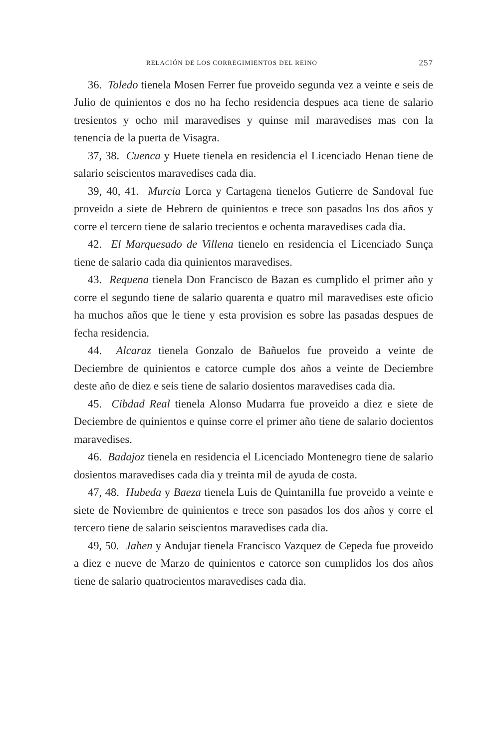RELACIÓN DE LOS CORREGIMIENTOS DEL REINO 257
36. Toledo tienela Mosen Ferrer fue proveido segunda vez a veinte e seis de Julio de quinientos e dos no ha fecho residencia despues aca tiene de salario tresientos y ocho mil maravedises y quinse mil maravedises mas con la tenencia de la puerta de Visagra.
37, 38. Cuenca y Huete tienela en residencia el Licenciado Henao tiene de salario seiscientos maravedises cada dia.
39, 40, 41. Murcia Lorca y Cartagena tienelos Gutierre de Sandoval fue proveido a siete de Hebrero de quinientos e trece son pasados los dos años y corre el tercero tiene de salario trecientos e ochenta maravedises cada dia.
42. El Marquesado de Villena tienelo en residencia el Licenciado Sunça tiene de salario cada dia quinientos maravedises.
43. Requena tienela Don Francisco de Bazan es cumplido el primer año y corre el segundo tiene de salario quarenta e quatro mil maravedises este oficio ha muchos años que le tiene y esta provision es sobre las pasadas despues de fecha residencia.
44. Alcaraz tienela Gonzalo de Bañuelos fue proveido a veinte de Deciembre de quinientos e catorce cumple dos años a veinte de Deciembre deste año de diez e seis tiene de salario dosientos maravedises cada dia.
45. Cibdad Real tienela Alonso Mudarra fue proveido a diez e siete de Deciembre de quinientos e quinse corre el primer año tiene de salario docientos maravedises.
46. Badajoz tienela en residencia el Licenciado Montenegro tiene de salario dosientos maravedises cada dia y treinta mil de ayuda de costa.
47, 48. Hubeda y Baeza tienela Luis de Quintanilla fue proveido a veinte e siete de Noviembre de quinientos e trece son pasados los dos años y corre el tercero tiene de salario seiscientos maravedises cada dia.
49, 50. Jahen y Andujar tienela Francisco Vazquez de Cepeda fue proveido a diez e nueve de Marzo de quinientos e catorce son cumplidos los dos años tiene de salario quatrocientos maravedises cada dia.